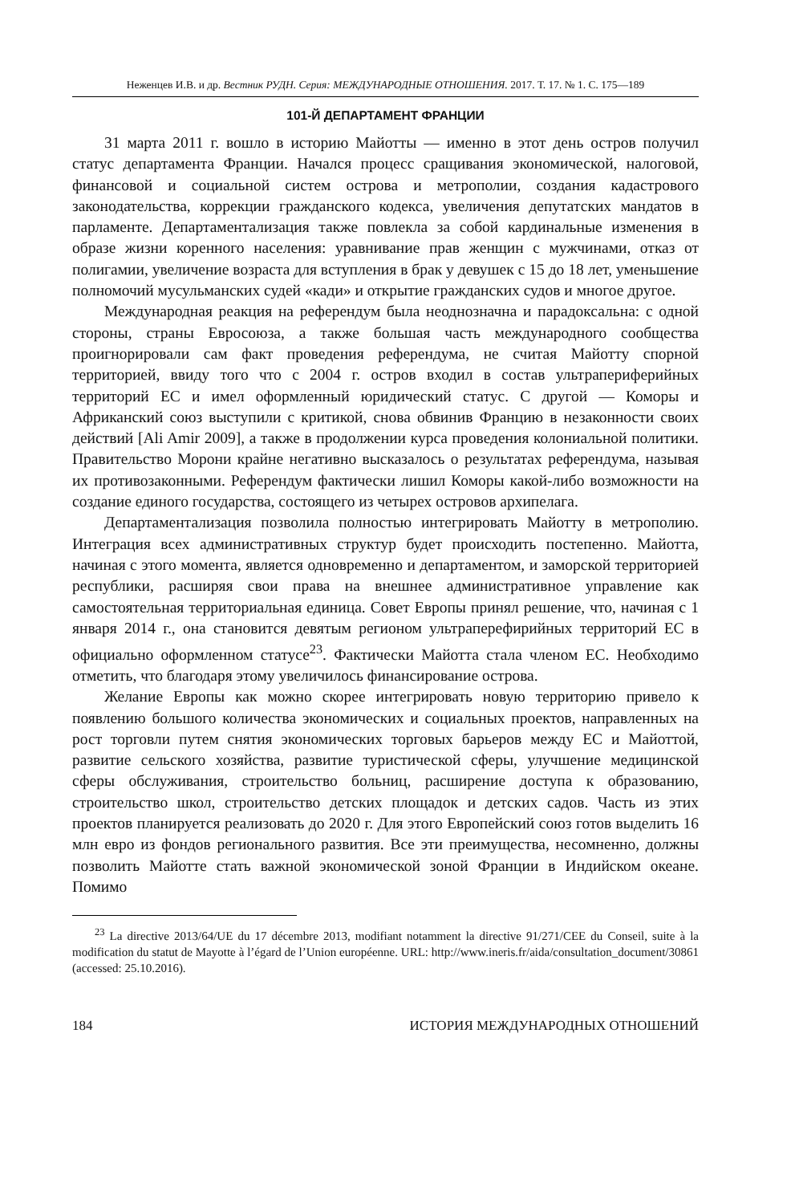Неженцев И.В. и др. Вестник РУДН. Серия: МЕЖДУНАРОДНЫЕ ОТНОШЕНИЯ. 2017. Т. 17. № 1. С. 175—189
101-Й ДЕПАРТАМЕНТ ФРАНЦИИ
31 марта 2011 г. вошло в историю Майотты — именно в этот день остров получил статус департамента Франции. Начался процесс сращивания экономической, налоговой, финансовой и социальной систем острова и метрополии, создания кадастрового законодательства, коррекции гражданского кодекса, увеличения депутатских мандатов в парламенте. Департаментализация также повлекла за собой кардинальные изменения в образе жизни коренного населения: уравнивание прав женщин с мужчинами, отказ от полигамии, увеличение возраста для вступления в брак у девушек с 15 до 18 лет, уменьшение полномочий мусульманских судей «кади» и открытие гражданских судов и многое другое.
Международная реакция на референдум была неоднозначна и парадоксальна: с одной стороны, страны Евросоюза, а также большая часть международного сообщества проигнорировали сам факт проведения референдума, не считая Майотту спорной территорией, ввиду того что с 2004 г. остров входил в состав ультрапериферийных территорий ЕС и имел оформленный юридический статус. С другой — Коморы и Африканский союз выступили с критикой, снова обвинив Францию в незаконности своих действий [Ali Amir 2009], а также в продолжении курса проведения колониальной политики. Правительство Морони крайне негативно высказалось о результатах референдума, называя их противозаконными. Референдум фактически лишил Коморы какой-либо возможности на создание единого государства, состоящего из четырех островов архипелага.
Департаментализация позволила полностью интегрировать Майотту в метрополию. Интеграция всех административных структур будет происходить постепенно. Майотта, начиная с этого момента, является одновременно и департаментом, и заморской территорией республики, расширяя свои права на внешнее административное управление как самостоятельная территориальная единица. Совет Европы принял решение, что, начиная с 1 января 2014 г., она становится девятым регионом ультраперефирийных территорий ЕС в официально оформленном статусе<sup>23</sup>. Фактически Майотта стала членом ЕС. Необходимо отметить, что благодаря этому увеличилось финансирование острова.
Желание Европы как можно скорее интегрировать новую территорию привело к появлению большого количества экономических и социальных проектов, направленных на рост торговли путем снятия экономических торговых барьеров между ЕС и Майоттой, развитие сельского хозяйства, развитие туристической сферы, улучшение медицинской сферы обслуживания, строительство больниц, расширение доступа к образованию, строительство школ, строительство детских площадок и детских садов. Часть из этих проектов планируется реализовать до 2020 г. Для этого Европейский союз готов выделить 16 млн евро из фондов регионального развития. Все эти преимущества, несомненно, должны позволить Майотте стать важной экономической зоной Франции в Индийском океане. Помимо
<sup>23</sup> La directive 2013/64/UE du 17 décembre 2013, modifiant notamment la directive 91/271/CEE du Conseil, suite à la modification du statut de Mayotte à l’égard de l’Union européenne. URL: http://www.ineris.fr/aida/consultation_document/30861 (accessed: 25.10.2016).
184 ИСТОРИЯ МЕЖДУНАРОДНЫХ ОТНОШЕНИЙ